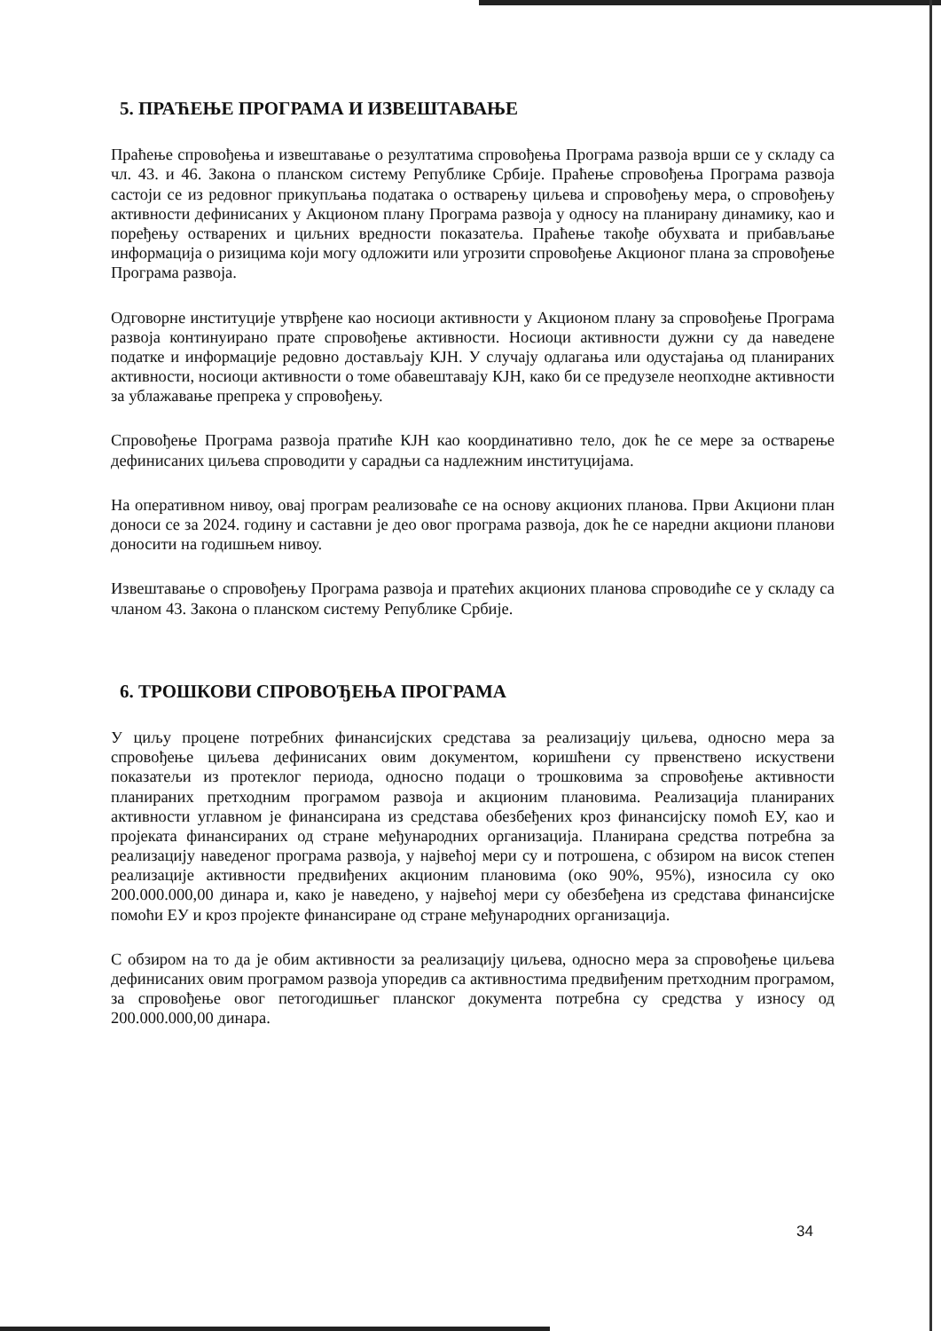5. ПРАЋЕЊЕ ПРОГРАМА И ИЗВЕШТАВАЊЕ
Праћење спровођења и извештавање о резултатима спровођења Програма развоја врши се у складу са чл. 43. и 46. Закона о планском систему Републике Србије. Праћење спровођења Програма развоја састоји се из редовног прикупљања података о остварењу циљева и спровођењу мера, о спровођењу активности дефинисаних у Акционом плану Програма развоја у односу на планирану динамику, као и поређењу остварених и циљних вредности показатеља. Праћење такође обухвата и прибављање информација о ризицима који могу одложити или угрозити спровођење Акционог плана за спровођење Програма развоја.
Одговорне институције утврђене као носиоци активности у Акционом плану за спровођење Програма развоја континуирано прате спровођење активности. Носиоци активности дужни су да наведене податке и информације редовно достављају КЈН. У случају одлагања или одустајања од планираних активности, носиоци активности о томе обавештавају КЈН, како би се предузеле неопходне активности за ублажавање препрека у спровођењу.
Спровођење Програма развоја пратиће КЈН као координативно тело, док ће се мере за остварење дефинисаних циљева спроводити у сарадњи са надлежним институцијама.
На оперативном нивоу, овај програм реализоваће се на основу акционих планова. Први Акциони план доноси се за 2024. годину и саставни је део овог програма развоја, док ће се наредни акциони планови доносити на годишњем нивоу.
Извештавање о спровођењу Програма развоја и пратећих акционих планова спроводиће се у складу са чланом 43. Закона о планском систему Републике Србије.
6. ТРОШКОВИ СПРОВОЂЕЊА ПРОГРАМА
У циљу процене потребних финансијских средстава за реализацију циљева, односно мера за спровођење циљева дефинисаних овим документом, коришћени су првенствено искуствени показатељи из протеклог периода, односно подаци о трошковима за спровођење активности планираних претходним програмом развоја и акционим плановима. Реализација планираних активности углавном је финансирана из средстава обезбеђених кроз финансијску помоћ ЕУ, као и пројеката финансираних од стране међународних организација. Планирана средства потребна за реализацију наведеног програма развоја, у највећој мери су и потрошена, с обзиром на висок степен реализације активности предвиђених акционим плановима (око 90%, 95%), износила су око 200.000.000,00 динара и, како је наведено, у највећој мери су обезбеђена из средстава финансијске помоћи ЕУ и кроз пројекте финансиране од стране међународних организација.
С обзиром на то да је обим активности за реализацију циљева, односно мера за спровођење циљева дефинисаних овим програмом развоја упоредив са активностима предвиђеним претходним програмом, за спровођење овог петогодишњег планског документа потребна су средства у износу од 200.000.000,00 динара.
34